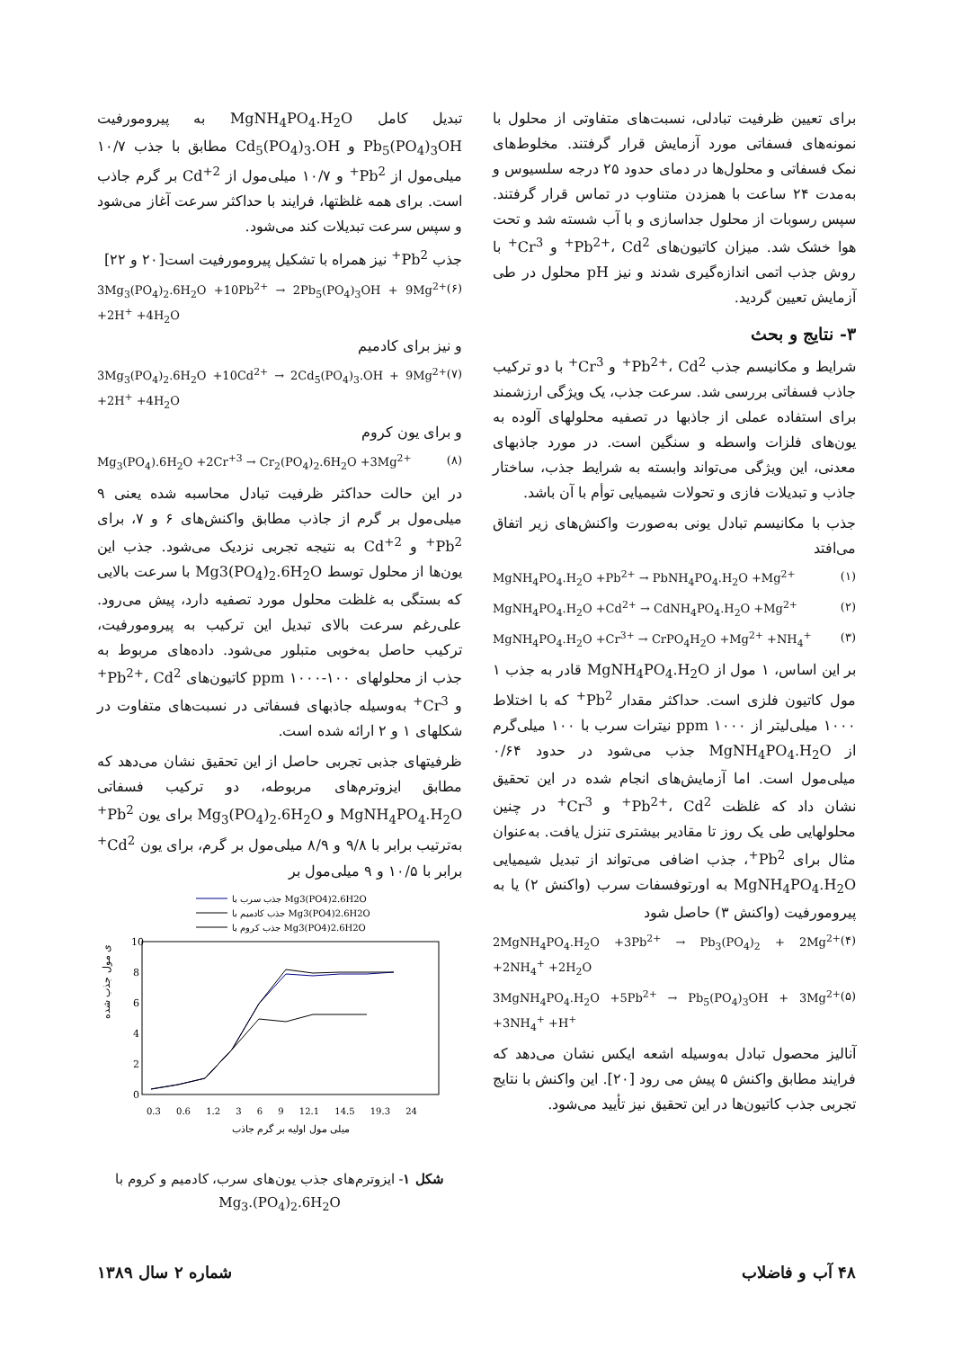برای تعیین ظرفیت تبادلی، نسبت‌های متفاوتی از محلول با نمونه‌های فسفاتی مورد آزمایش قرار گرفتند. مخلوط‌های نمک فسفاتی و محلول‌ها در دمای حدود ۲۵ درجه سلسیوس و به‌مدت ۲۴ ساعت با همزدن متناوب در تماس قرار گرفتند. سپس رسوبات از محلول جداسازی و با آب شسته شد و تحت هوا خشک شد. میزان کاتیون‌های Pb<sup>2+</sup>، Cd<sup>2+</sup> و Cr<sup>3+</sup> با روش جذب اتمی اندازه‌گیری شدند و نیز pH محلول در طی آزمایش تعیین گردید.
۳- نتایج و بحث
شرایط و مکانیسم جذب Pb<sup>2+</sup>، Cd<sup>2+</sup> و Cr<sup>3+</sup> با دو ترکیب جاذب فسفاتی بررسی شد. سرعت جذب، یک ویژگی ارزشمند برای استفاده عملی از جاذبها در تصفیه محلولهای آلوده به یون‌های فلزات واسطه و سنگین است. در مورد جاذبهای معدنی، این ویژگی می‌تواند وابسته به شرایط جذب، ساختار جاذب و تبدیلات فازی و تحولات شیمیایی توأم با آن باشد.
جذب با مکانیسم تبادل یونی به‌صورت واکنش‌های زیر اتفاق می‌افتد
MgNH<sub>4</sub>PO<sub>4</sub>.H<sub>2</sub>O +Pb<sup>2+</sup> → PbNH<sub>4</sub>PO<sub>4</sub>.H<sub>2</sub>O +Mg<sup>2+</sup> (۱)
MgNH<sub>4</sub>PO<sub>4</sub>.H<sub>2</sub>O +Cd<sup>2+</sup> → CdNH<sub>4</sub>PO<sub>4</sub>.H<sub>2</sub>O +Mg<sup>2+</sup> (۲)
MgNH<sub>4</sub>PO<sub>4</sub>.H<sub>2</sub>O +Cr<sup>3+</sup> → CrPO<sub>4</sub>H<sub>2</sub>O +Mg<sup>2+</sup> +NH<sub>4</sub><sup>+</sup> (۳)
بر این اساس، ۱ مول از MgNH<sub>4</sub>PO<sub>4</sub>.H<sub>2</sub>O قادر به جذب ۱ مول کاتیون فلزی است. حداکثر مقدار Pb<sup>2+</sup> که با اختلاط ۱۰۰۰ میلی‌لیتر از ppm ۱۰۰۰ نیترات سرب با ۱۰۰ میلی‌گرم از MgNH<sub>4</sub>PO<sub>4</sub>.H<sub>2</sub>O جذب می‌شود در حدود ۰/۶۴ میلی‌مول است. اما آزمایش‌های انجام شده در این تحقیق نشان داد که غلظت Pb<sup>2+</sup>، Cd<sup>2+</sup> و Cr<sup>3+</sup> در چنین محلولهایی طی یک روز تا مقادیر بیشتری تنزل یافت. به‌عنوان مثال برای Pb<sup>2+</sup>، جذب اضافی می‌تواند از تبدیل شیمیایی MgNH<sub>4</sub>PO<sub>4</sub>.H<sub>2</sub>O به اورتوفسفات سرب (واکنش ۲) یا به پیرومورفیت (واکنش ۳) حاصل شود
2MgNH<sub>4</sub>PO<sub>4</sub>.H<sub>2</sub>O +3Pb<sup>2+</sup> → Pb<sub>3</sub>(PO<sub>4</sub>)<sub>2</sub> + 2Mg<sup>2+</sup> +2NH<sub>4</sub><sup>+</sup> +2H<sub>2</sub>O (۴)
3MgNH<sub>4</sub>PO<sub>4</sub>.H<sub>2</sub>O +5Pb<sup>2+</sup> → Pb<sub>5</sub>(PO<sub>4</sub>)<sub>3</sub>OH + 3Mg<sup>2+</sup> +3NH<sub>4</sub><sup>+</sup> +H<sup>+</sup> (۵)
آنالیز محصول تبادل به‌وسیله اشعه ایکس نشان می‌دهد که فرایند مطابق واکنش ۵ پیش می رود [۲۰]. این واکنش با نتایج تجربی جذب کاتیون‌ها در این تحقیق نیز تأیید می‌شود.
تبدیل کامل MgNH<sub>4</sub>PO<sub>4</sub>.H<sub>2</sub>O به پیرومورفیت Pb<sub>5</sub>(PO<sub>4</sub>)<sub>3</sub>OH و Cd<sub>5</sub>(PO<sub>4</sub>)<sub>3</sub>.OH مطابق با جذب ۱۰/۷ میلی‌مول از Pb<sup>2+</sup> و ۱۰/۷ میلی‌مول از Cd<sup>+2</sup> بر گرم جاذب است. برای همه غلظتها، فرایند با حداکثر سرعت آغاز می‌شود و سپس سرعت تبدیلات کند می‌شود.
جذب Pb<sup>2+</sup> نیز همراه با تشکیل پیرومورفیت است[۲۰ و ۲۲]
3Mg<sub>3</sub>(PO<sub>4</sub>)<sub>2</sub>.6H<sub>2</sub>O +10Pb<sup>2+</sup> → 2Pb<sub>5</sub>(PO<sub>4</sub>)<sub>3</sub>OH + 9Mg<sup>2+</sup> +2H<sup>+</sup> +4H<sub>2</sub>O (۶)
و نیز برای کادمیم
3Mg<sub>3</sub>(PO<sub>4</sub>)<sub>2</sub>.6H<sub>2</sub>O +10Cd<sup>2+</sup> → 2Cd<sub>5</sub>(PO<sub>4</sub>)<sub>3</sub>.OH + 9Mg<sup>2+</sup> +2H<sup>+</sup> +4H<sub>2</sub>O (۷)
و برای یون کروم
Mg<sub>3</sub>(PO<sub>4</sub>).6H<sub>2</sub>O +2Cr<sup>+3</sup> → Cr<sub>2</sub>(PO<sub>4</sub>)<sub>2</sub>.6H<sub>2</sub>O +3Mg<sup>2+</sup> (۸)
در این حالت حداکثر ظرفیت تبادل محاسبه شده یعنی ۹ میلی‌مول بر گرم از جاذب مطابق واکنش‌های ۶ و ۷، برای Pb<sup>2+</sup> و Cd<sup>+2</sup> به نتیجه تجربی نزدیک می‌شود. جذب این یون‌ها از محلول توسط Mg3(PO<sub>4</sub>)<sub>2</sub>.6H<sub>2</sub>O با سرعت بالایی که بستگی به غلظت محلول مورد تصفیه دارد، پیش می‌رود. علی‌رغم سرعت بالای تبدیل این ترکیب به پیرومورفیت، ترکیب حاصل به‌خوبی متبلور می‌شود. داده‌های مربوط به جذب از محلولهای ppm ۱۰۰۰-۱۰۰ کاتیون‌های Pb<sup>2+</sup>، Cd<sup>2+</sup> و Cr<sup>3+</sup> به‌وسیله جاذبهای فسفاتی در نسبت‌های متفاوت در شکلهای ۱ و ۲ ارائه شده است.
ظرفیتهای جذبی تجربی حاصل از این تحقیق نشان می‌دهد که مطابق ایزوترم‌های مربوطه، دو ترکیب فسفاتی MgNH<sub>4</sub>PO<sub>4</sub>.H<sub>2</sub>O و Mg<sub>3</sub>(PO<sub>4</sub>)<sub>2</sub>.6H<sub>2</sub>O برای یون Pb<sup>2+</sup> به‌ترتیب برابر با ۹/۸ و ۸/۹ میلی‌مول بر گرم، برای یون Cd<sup>2+</sup> برابر با ۱۰/۵ و ۹ میلی‌مول بر
جذب سرب با Mg3(PO4)2.6H2O
جذب کادمیم با Mg3(PO4)2.6H2O
جذب کروم با Mg3(PO4)2.6H2O
10
8
6
4
2
0
0.3 0.6 1.2 3 6 9 12.1 14.5 19.3 24
میلی مول اولیه بر گرم جاذب
ی مول جذب شده
شکل ۱- ایزوترم‌های جذب یون‌های سرب، کادمیم و کروم با Mg<sub>3</sub>.(PO<sub>4</sub>)<sub>2</sub>.6H<sub>2</sub>O
۴۸ آب و فاضلاب شماره ۲ سال ۱۳۸۹